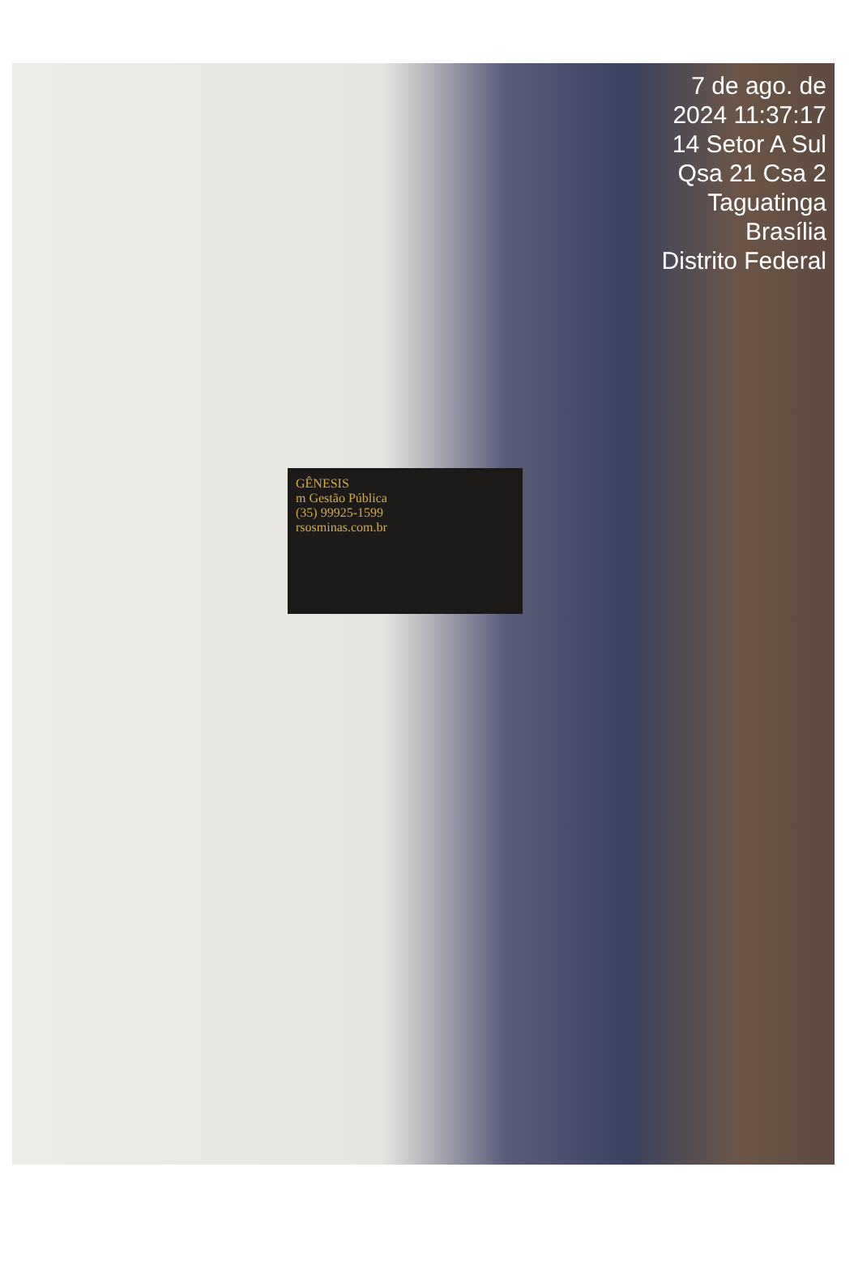7 de ago. de 2024 11:37:17
14 Setor A Sul Qsa 21 Csa 2
Taguatinga
Brasília
Distrito Federal
GÊNESIS
m Gestão Pública
(35) 99925-1599
rsosminas.com.br